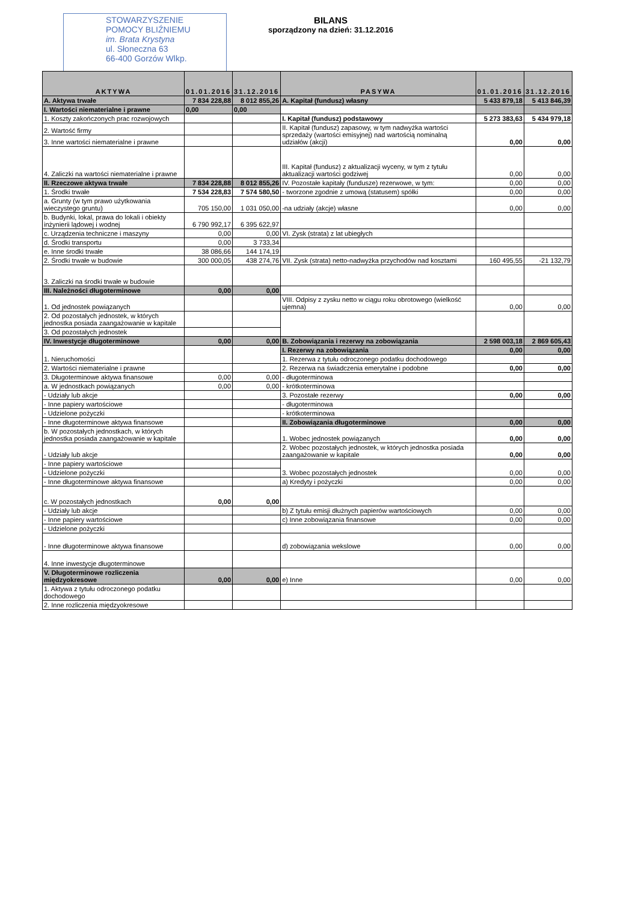STOWARZYSZENIE
POMOCY BLIŹNIEMU
im. Brata Krystyna
ul. Słoneczna 63
66-400 Gorzów Wlkp.
BILANS
sporządzony na dzień: 31.12.2016
| AKTYWA | 01.01.2016 | 31.12.2016 | PASYWA | 01.01.2016 | 31.12.2016 |
| --- | --- | --- | --- | --- | --- |
| A. Aktywa trwałe | 7 834 228,88 | 8 012 855,26 | A. Kapitał (fundusz) własny | 5 433 879,18 | 5 413 846,39 |
| I. Wartości niematerialne i prawne | 0,00 | 0,00 | | | |
| 1. Koszty zakończonych prac rozwojowych | | | I. Kapitał (fundusz) podstawowy | 5 273 383,63 | 5 434 979,18 |
| 2. Wartość firmy | | | II. Kapitał (fundusz) zapasowy, w tym nadwyżka wartości sprzedaży (wartości emisyjnej) nad wartością nominalną udziałów (akcji) | 0,00 | 0,00 |
| 3. Inne wartości niematerialne i prawne | | | | | |
| 4. Zaliczki na wartości niematerialne i prawne | | | III. Kapitał (fundusz) z aktualizacji wyceny, w tym z tytułu aktualizacji wartości godziwej | 0,00 | 0,00 |
| II. Rzeczowe aktywa trwałe | 7 834 228,88 | 8 012 855,26 | IV. Pozostałe kapitały (fundusze) rezerwowe, w tym: | 0,00 | 0,00 |
| 1. Środki trwałe | 7 534 228,83 | 7 574 580,50 | - tworzone zgodnie z umową (statusem) spółki | 0,00 | 0,00 |
| a. Grunty (w tym prawo użytkowania wieczystego gruntu) | 705 150,00 | 1 031 050,00 | -na udziały (akcje) własne | 0,00 | 0,00 |
| b. Budynki, lokal, prawa do lokali i obiekty inżynierii lądowej i wodnej | 6 790 992,17 | 6 395 622,97 | | | |
| c. Urządzenia techniczne i maszyny | 0,00 | 0,00 | VI. Zysk (strata) z lat ubiegłych | | |
| d. Środki transportu | 0,00 | 3 733,34 | | | |
| e. Inne środki trwałe | 38 086,66 | 144 174,19 | | | |
| 2. Środki trwałe w budowie | 300 000,05 | 438 274,76 | VII. Zysk (strata) netto-nadwyżka przychodów nad kosztami | 160 495,55 | -21 132,79 |
| 3. Zaliczki na środki trwałe w budowie | | | | | |
| III. Należności długoterminowe | 0,00 | 0,00 | | | |
| 1. Od jednostek powiązanych | | | VIII. Odpisy z zysku netto w ciągu roku obrotowego (wielkość ujemna) | 0,00 | 0,00 |
| 2. Od pozostałych jednostek, w których jednostka posiada zaangażowanie w kapitale | | | | | |
| 3. Od pozostałych jednostek | | | | | |
| IV. Inwestycje długoterminowe | 0,00 | 0,00 | B. Zobowiązania i rezerwy na zobowiązania | 2 598 003,18 | 2 869 605,43 |
| 1. Nieruchomości | | | I. Rezerwy na zobowiązania | 0,00 | 0,00 |
| | | | 1. Rezerwa z tytułu odroczonego podatku dochodowego | | |
| 2. Wartości niematerialne i prawne | | | 2. Rezerwa na świadczenia emerytalne i podobne | 0,00 | 0,00 |
| 3. Długoterminowe aktywa finansowe | 0,00 | 0,00 | - długoterminowa | | |
| a. W jednostkach powiązanych | 0,00 | 0,00 | - krótkoterminowa | | |
| - Udziały lub akcje | | | 3. Pozostałe rezerwy | 0,00 | 0,00 |
| - Inne papiery wartościowe | | | - długoterminowa | | |
| - Udzielone pożyczki | | | - krótkoterminowa | | |
| - Inne długoterminowe aktywa finansowe | | | II. Zobowiązania długoterminowe | 0,00 | 0,00 |
| b. W pozostałych jednostkach, w których jednostka posiada zaangażowanie w kapitale | | | 1. Wobec jednostek powiązanych | 0,00 | 0,00 |
| - Udziały lub akcje | | | 2. Wobec pozostałych jednostek, w których jednostka posiada zaangażowanie w kapitale | 0,00 | 0,00 |
| - Inne papiery wartościowe | | | 3. Wobec pozostałych jednostek | 0,00 | 0,00 |
| - Udzielone pożyczki | | | | | |
| - Inne długoterminowe aktywa finansowe | | | a) Kredyty i pożyczki | 0,00 | 0,00 |
| c. W pozostałych jednostkach | 0,00 | 0,00 | | | |
| - Udziały lub akcje | | | b) Z tytułu emisji dłużnych papierów wartościowych | 0,00 | 0,00 |
| - Inne papiery wartościowe | | | c) Inne zobowiązania finansowe | 0,00 | 0,00 |
| - Udzielone pożyczki | | | | | |
| - Inne długoterminowe aktywa finansowe | | | d) zobowiązania wekslowe | 0,00 | 0,00 |
| 4. Inne inwestycje długoterminowe | | | | | |
| V. Długoterminowe rozliczenia międzyokresowe | 0,00 | 0,00 | e) Inne | 0,00 | 0,00 |
| 1. Aktywa z tytułu odroczonego podatku dochodowego | | | | | |
| 2. Inne rozliczenia międzyokresowe | | | | | |